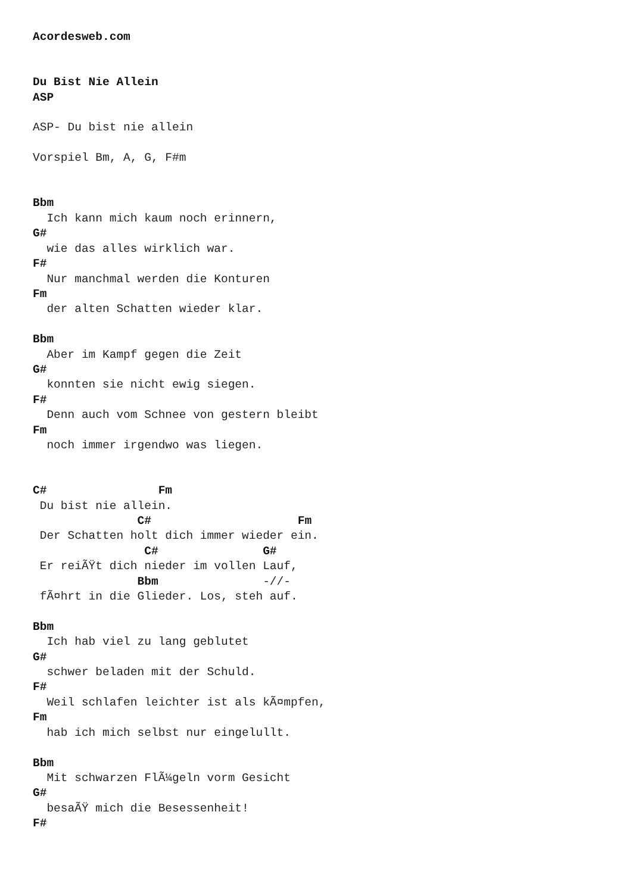Acordesweb.com


Du Bist Nie Allein
ASP

ASP- Du bist nie allein

Vorspiel Bm, A, G, F#m


Bbm
  Ich kann mich kaum noch erinnern,
G#
  wie das alles wirklich war.
F#
  Nur manchmal werden die Konturen
Fm
  der alten Schatten wieder klar.

Bbm
  Aber im Kampf gegen die Zeit
G#
  konnten sie nicht ewig siegen.
F#
  Denn auch vom Schnee von gestern bleibt
Fm
  noch immer irgendwo was liegen.


C#                Fm
 Du bist nie allein.
               C#                     Fm
 Der Schatten holt dich immer wieder ein.
                C#               G#
 Er reiÃŸt dich nieder im vollen Lauf,
               Bbm               -//-
 fÃ¤hrt in die Glieder. Los, steh auf.

Bbm
  Ich hab viel zu lang geblutet
G#
  schwer beladen mit der Schuld.
F#
  Weil schlafen leichter ist als kÃ¤mpfen,
Fm
  hab ich mich selbst nur eingelullt.

Bbm
  Mit schwarzen FlÃ¼geln vorm Gesicht
G#
  besaÃŸ mich die Besessenheit!
F#